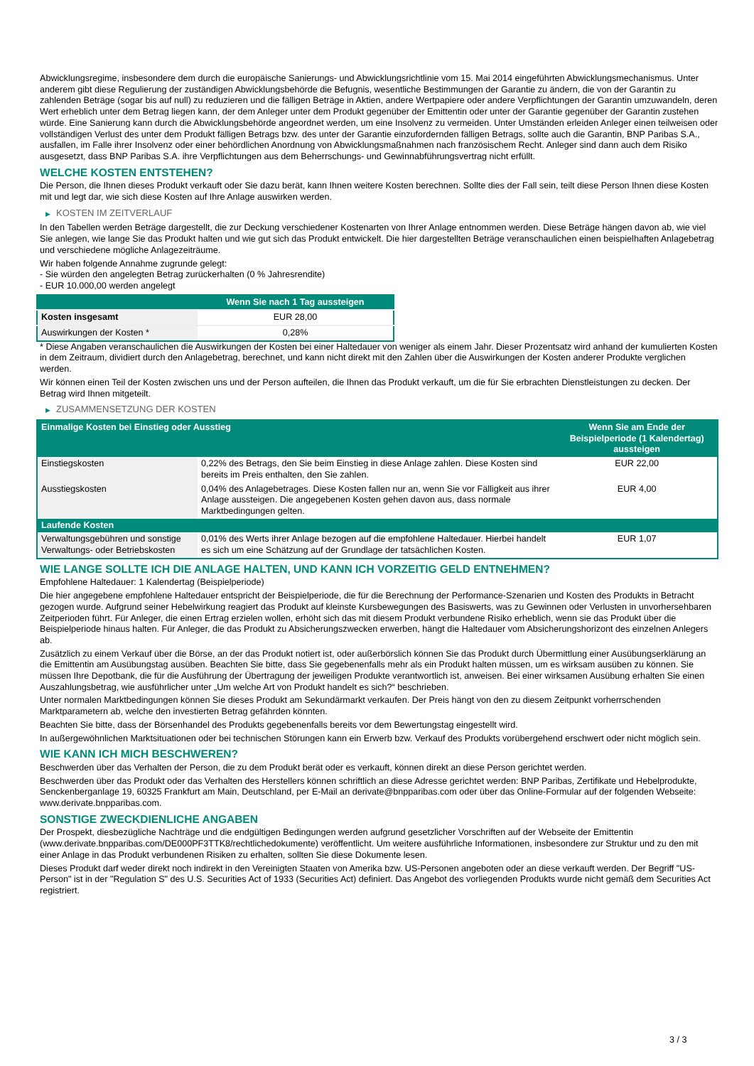Abwicklungsregime, insbesondere dem durch die europäische Sanierungs- und Abwicklungsrichtlinie vom 15. Mai 2014 eingeführten Abwicklungsmechanismus. Unter anderem gibt diese Regulierung der zuständigen Abwicklungsbehörde die Befugnis, wesentliche Bestimmungen der Garantie zu ändern, die von der Garantin zu zahlenden Beträge (sogar bis auf null) zu reduzieren und die fälligen Beträge in Aktien, andere Wertpapiere oder andere Verpflichtungen der Garantin umzuwandeln, deren Wert erheblich unter dem Betrag liegen kann, der dem Anleger unter dem Produkt gegenüber der Emittentin oder unter der Garantie gegenüber der Garantin zustehen würde. Eine Sanierung kann durch die Abwicklungsbehörde angeordnet werden, um eine Insolvenz zu vermeiden. Unter Umständen erleiden Anleger einen teilweisen oder vollständigen Verlust des unter dem Produkt fälligen Betrags bzw. des unter der Garantie einzufordernden fälligen Betrags, sollte auch die Garantin, BNP Paribas S.A., ausfallen, im Falle ihrer Insolvenz oder einer behördlichen Anordnung von Abwicklungsmaßnahmen nach französischem Recht. Anleger sind dann auch dem Risiko ausgesetzt, dass BNP Paribas S.A. ihre Verpflichtungen aus dem Beherrschungs- und Gewinnabführungsvertrag nicht erfüllt.
WELCHE KOSTEN ENTSTEHEN?
Die Person, die Ihnen dieses Produkt verkauft oder Sie dazu berät, kann Ihnen weitere Kosten berechnen. Sollte dies der Fall sein, teilt diese Person Ihnen diese Kosten mit und legt dar, wie sich diese Kosten auf Ihre Anlage auswirken werden.
▶ KOSTEN IM ZEITVERLAUF
In den Tabellen werden Beträge dargestellt, die zur Deckung verschiedener Kostenarten von Ihrer Anlage entnommen werden. Diese Beträge hängen davon ab, wie viel Sie anlegen, wie lange Sie das Produkt halten und wie gut sich das Produkt entwickelt. Die hier dargestellten Beträge veranschaulichen einen beispielhaften Anlagebetrag und verschiedene mögliche Anlagezeiträume.
Wir haben folgende Annahme zugrunde gelegt:
- Sie würden den angelegten Betrag zurückerhalten (0 % Jahresrendite)
- EUR 10.000,00 werden angelegt
| | Wenn Sie nach 1 Tag aussteigen |
| --- | --- |
| Kosten insgesamt | EUR 28,00 |
| Auswirkungen der Kosten * | 0,28% |
* Diese Angaben veranschaulichen die Auswirkungen der Kosten bei einer Haltedauer von weniger als einem Jahr. Dieser Prozentsatz wird anhand der kumulierten Kosten in dem Zeitraum, dividiert durch den Anlagebetrag, berechnet, und kann nicht direkt mit den Zahlen über die Auswirkungen der Kosten anderer Produkte verglichen werden.
Wir können einen Teil der Kosten zwischen uns und der Person aufteilen, die Ihnen das Produkt verkauft, um die für Sie erbrachten Dienstleistungen zu decken. Der Betrag wird Ihnen mitgeteilt.
▶ ZUSAMMENSETZUNG DER KOSTEN
| Einmalige Kosten bei Einstieg oder Ausstieg | | Wenn Sie am Ende der Beispielperiode (1 Kalendertag) aussteigen |
| --- | --- | --- |
| Einstiegskosten | 0,22% des Betrags, den Sie beim Einstieg in diese Anlage zahlen. Diese Kosten sind bereits im Preis enthalten, den Sie zahlen. | EUR 22,00 |
| Ausstiegskosten | 0,04% des Anlagebetrages. Diese Kosten fallen nur an, wenn Sie vor Fälligkeit aus ihrer Anlage aussteigen. Die angegebenen Kosten gehen davon aus, dass normale Marktbedingungen gelten. | EUR 4,00 |
| Laufende Kosten | | |
| Verwaltungsgebühren und sonstige Verwaltungs- oder Betriebskosten | 0,01% des Werts ihrer Anlage bezogen auf die empfohlene Haltedauer. Hierbei handelt es sich um eine Schätzung auf der Grundlage der tatsächlichen Kosten. | EUR 1,07 |
WIE LANGE SOLLTE ICH DIE ANLAGE HALTEN, UND KANN ICH VORZEITIG GELD ENTNEHMEN?
Empfohlene Haltedauer: 1 Kalendertag (Beispielperiode)
Die hier angegebene empfohlene Haltedauer entspricht der Beispielperiode, die für die Berechnung der Performance-Szenarien und Kosten des Produkts in Betracht gezogen wurde. Aufgrund seiner Hebelwirkung reagiert das Produkt auf kleinste Kursbewegungen des Basiswerts, was zu Gewinnen oder Verlusten in unvorhersehbaren Zeitperioden führt. Für Anleger, die einen Ertrag erzielen wollen, erhöht sich das mit diesem Produkt verbundene Risiko erheblich, wenn sie das Produkt über die Beispielperiode hinaus halten. Für Anleger, die das Produkt zu Absicherungszwecken erwerben, hängt die Haltedauer vom Absicherungshorizont des einzelnen Anlegers ab.
Zusätzlich zu einem Verkauf über die Börse, an der das Produkt notiert ist, oder außerbörslich können Sie das Produkt durch Übermittlung einer Ausübungserklärung an die Emittentin am Ausübungstag ausüben. Beachten Sie bitte, dass Sie gegebenenfalls mehr als ein Produkt halten müssen, um es wirksam ausüben zu können. Sie müssen Ihre Depotbank, die für die Ausführung der Übertragung der jeweiligen Produkte verantwortlich ist, anweisen. Bei einer wirksamen Ausübung erhalten Sie einen Auszahlungsbetrag, wie ausführlicher unter „Um welche Art von Produkt handelt es sich?“ beschrieben.
Unter normalen Marktbedingungen können Sie dieses Produkt am Sekundärmarkt verkaufen. Der Preis hängt von den zu diesem Zeitpunkt vorherrschenden Marktparametern ab, welche den investierten Betrag gefährden könnten.
Beachten Sie bitte, dass der Börsenhandel des Produkts gegebenenfalls bereits vor dem Bewertungstag eingestellt wird.
In außergewöhnlichen Marktsituationen oder bei technischen Störungen kann ein Erwerb bzw. Verkauf des Produkts vorübergehend erschwert oder nicht möglich sein.
WIE KANN ICH MICH BESCHWEREN?
Beschwerden über das Verhalten der Person, die zu dem Produkt berät oder es verkauft, können direkt an diese Person gerichtet werden.
Beschwerden über das Produkt oder das Verhalten des Herstellers können schriftlich an diese Adresse gerichtet werden: BNP Paribas, Zertifikate und Hebelprodukte, Senckenberganlage 19, 60325 Frankfurt am Main, Deutschland, per E-Mail an derivate@bnpparibas.com oder über das Online-Formular auf der folgenden Webseite: www.derivate.bnpparibas.com.
SONSTIGE ZWECKDIENLICHE ANGABEN
Der Prospekt, diesbezügliche Nachträge und die endgültigen Bedingungen werden aufgrund gesetzlicher Vorschriften auf der Webseite der Emittentin (www.derivate.bnpparibas.com/DE000PF3TTK8/rechtlichedokumente) veröffentlicht. Um weitere ausführliche Informationen, insbesondere zur Struktur und zu den mit einer Anlage in das Produkt verbundenen Risiken zu erhalten, sollten Sie diese Dokumente lesen.
Dieses Produkt darf weder direkt noch indirekt in den Vereinigten Staaten von Amerika bzw. US-Personen angeboten oder an diese verkauft werden. Der Begriff "US-Person" ist in der "Regulation S" des U.S. Securities Act of 1933 (Securities Act) definiert. Das Angebot des vorliegenden Produkts wurde nicht gemäß dem Securities Act registriert.
3 / 3